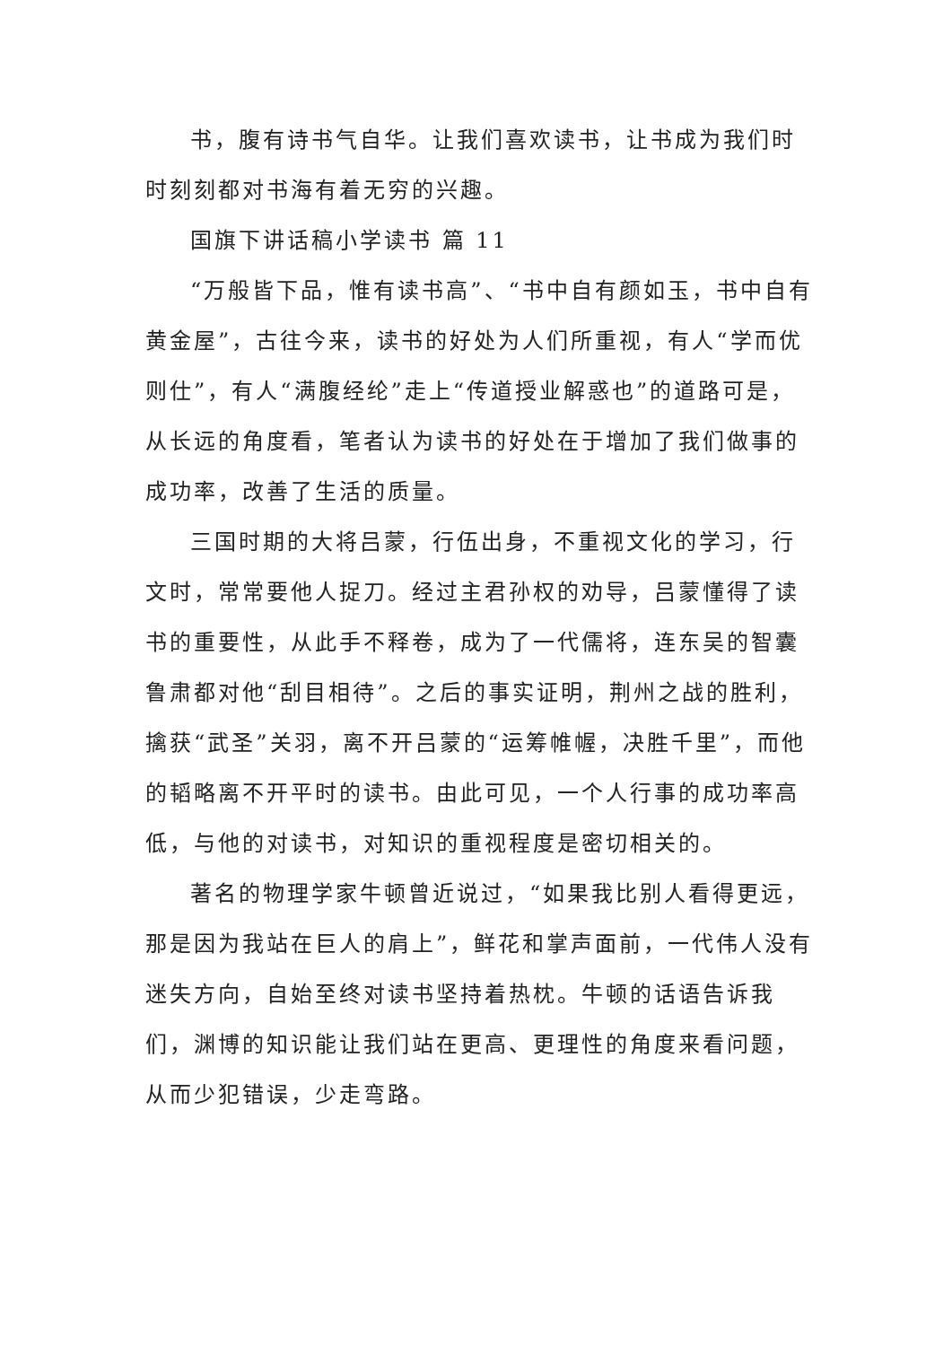书，腹有诗书气自华。让我们喜欢读书，让书成为我们时时刻刻都对书海有着无穷的兴趣。
国旗下讲话稿小学读书 篇 11
“万般皆下品，惟有读书高”、“书中自有颜如玉，书中自有黄金屋”，古往今来，读书的好处为人们所重视，有人“学而优则仕”，有人“满腹经纶”走上“传道授业解惑也”的道路可是，从长远的角度看，笔者认为读书的好处在于增加了我们做事的成功率，改善了生活的质量。
三国时期的大将吕蒙，行伍出身，不重视文化的学习，行文时，常常要他人捉刀。经过主君孙权的劝导，吕蒙懂得了读书的重要性，从此手不释卷，成为了一代儒将，连东吴的智囊鲁肃都对他“刮目相待”。之后的事实证明，荆州之战的胜利，擒获“武圣”关羽，离不开吕蒙的“运筹帷幄，决胜千里”，而他的韬略离不开平时的读书。由此可见，一个人行事的成功率高低，与他的对读书，对知识的重视程度是密切相关的。
著名的物理学家牛顿曾近说过，“如果我比别人看得更远，那是因为我站在巨人的肩上”，鲜花和掌声面前，一代伟人没有迷失方向，自始至终对读书坚持着热枕。牛顿的话语告诉我们，渊博的知识能让我们站在更高、更理性的角度来看问题，从而少犯错误，少走弯路。